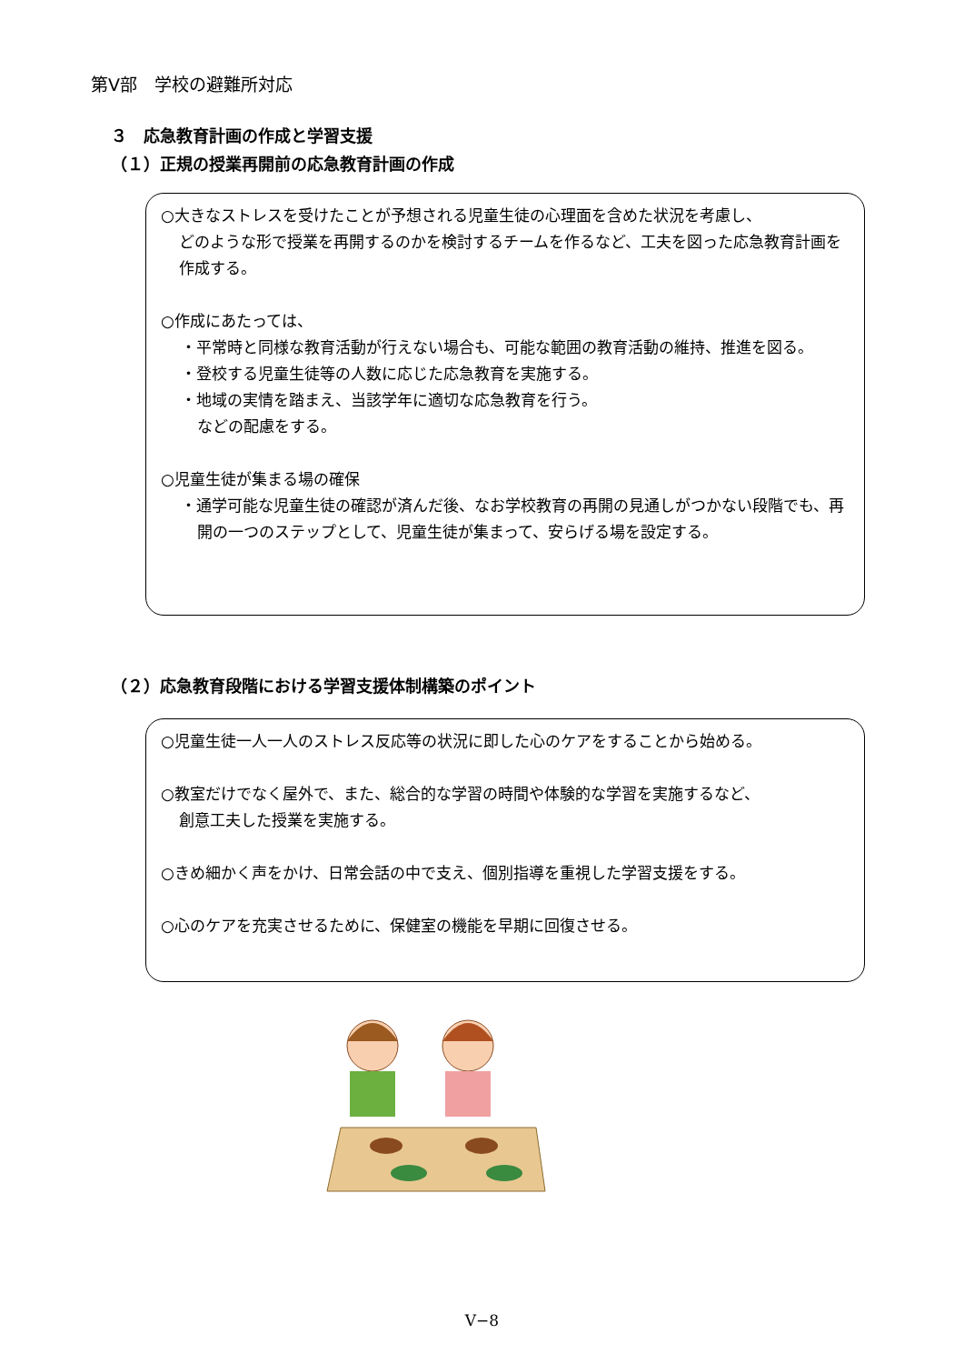第Ⅴ部　学校の避難所対応
３　応急教育計画の作成と学習支援
（１）正規の授業再開前の応急教育計画の作成
○大きなストレスを受けたことが予想される児童生徒の心理面を含めた状況を考慮し、
どのような形で授業を再開するのかを検討するチームを作るなど、工夫を図った応急教育計画を作成する。
○作成にあたっては、
・平常時と同様な教育活動が行えない場合も、可能な範囲の教育活動の維持、推進を図る。
・登校する児童生徒等の人数に応じた応急教育を実施する。
・地域の実情を踏まえ、当該学年に適切な応急教育を行う。
などの配慮をする。
○児童生徒が集まる場の確保
・通学可能な児童生徒の確認が済んだ後、なお学校教育の再開の見通しがつかない段階でも、再開の一つのステップとして、児童生徒が集まって、安らげる場を設定する。
（２）応急教育段階における学習支援体制構築のポイント
○児童生徒一人一人のストレス反応等の状況に即した心のケアをすることから始める。
○教室だけでなく屋外で、また、総合的な学習の時間や体験的な学習を実施するなど、
創意工夫した授業を実施する。
○きめ細かく声をかけ、日常会話の中で支え、個別指導を重視した学習支援をする。
○心のケアを充実させるために、保健室の機能を早期に回復させる。
Ⅴ−8